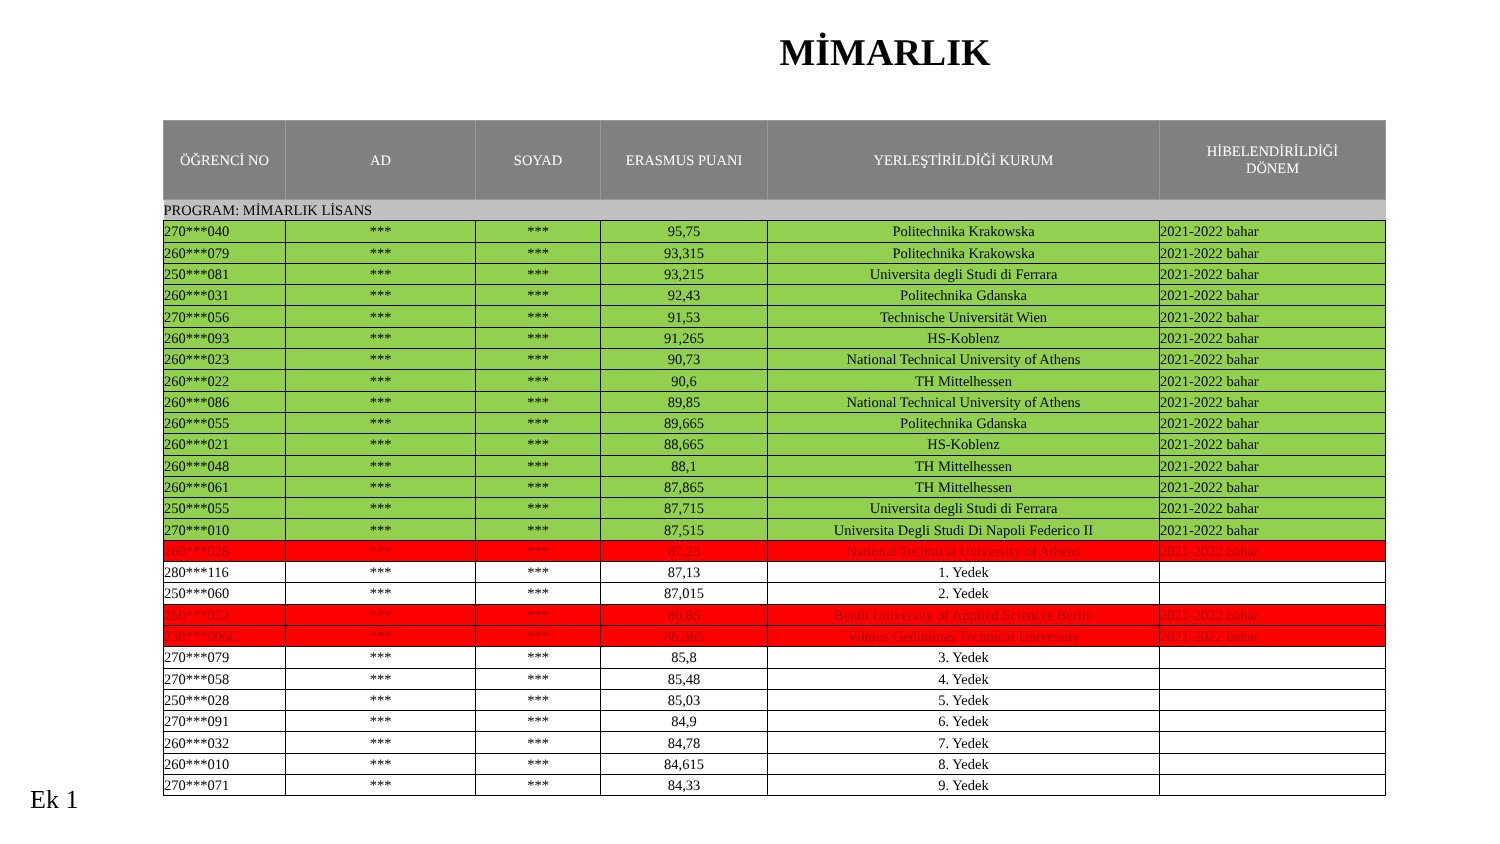MİMARLIK
| ÖĞRENCİ NO | AD | SOYAD | ERASMUS PUANI | YERLEŞTİRİLDİĞİ KURUM | HİBELENDİRİLDİĞİ DÖNEM |
| --- | --- | --- | --- | --- | --- |
| PROGRAM: MİMARLIK LİSANS | | | | | |
| 270***040 | *** | *** | 95,75 | Politechnika Krakowska | 2021-2022 bahar |
| 260***079 | *** | *** | 93,315 | Politechnika Krakowska | 2021-2022 bahar |
| 250***081 | *** | *** | 93,215 | Universita degli Studi di Ferrara | 2021-2022 bahar |
| 260***031 | *** | *** | 92,43 | Politechnika Gdanska | 2021-2022 bahar |
| 270***056 | *** | *** | 91,53 | Technische Universität Wien | 2021-2022 bahar |
| 260***093 | *** | *** | 91,265 | HS-Koblenz | 2021-2022 bahar |
| 260***023 | *** | *** | 90,73 | National Technical University of Athens | 2021-2022 bahar |
| 260***022 | *** | *** | 90,6 | TH Mittelhessen | 2021-2022 bahar |
| 260***086 | *** | *** | 89,85 | National Technical University of Athens | 2021-2022 bahar |
| 260***055 | *** | *** | 89,665 | Politechnika Gdanska | 2021-2022 bahar |
| 260***021 | *** | *** | 88,665 | HS-Koblenz | 2021-2022 bahar |
| 260***048 | *** | *** | 88,1 | TH Mittelhessen | 2021-2022 bahar |
| 260***061 | *** | *** | 87,865 | TH Mittelhessen | 2021-2022 bahar |
| 250***055 | *** | *** | 87,715 | Universita degli Studi di Ferrara | 2021-2022 bahar |
| 270***010 | *** | *** | 87,515 | Universita Degli Studi Di Napoli Federico II | 2021-2022 bahar |
| 260***028 | *** | *** | 87,23 | National Technical University of Athens | 2021-2022 bahar |
| 280***116 | *** | *** | 87,13 | 1. Yedek | |
| 250***060 | *** | *** | 87,015 | 2. Yedek | |
| 250***052 | *** | *** | 86,85 | Beuth University of Applied Sciences Berlin | 2021-2022 bahar |
| 230***006C | *** | *** | 86,365 | Vilnius Gediminas Technical University | 2021-2022 bahar |
| 270***079 | *** | *** | 85,8 | 3. Yedek | |
| 270***058 | *** | *** | 85,48 | 4. Yedek | |
| 250***028 | *** | *** | 85,03 | 5. Yedek | |
| 270***091 | *** | *** | 84,9 | 6. Yedek | |
| 260***032 | *** | *** | 84,78 | 7. Yedek | |
| 260***010 | *** | *** | 84,615 | 8. Yedek | |
| 270***071 | *** | *** | 84,33 | 9. Yedek | |
Ek 1